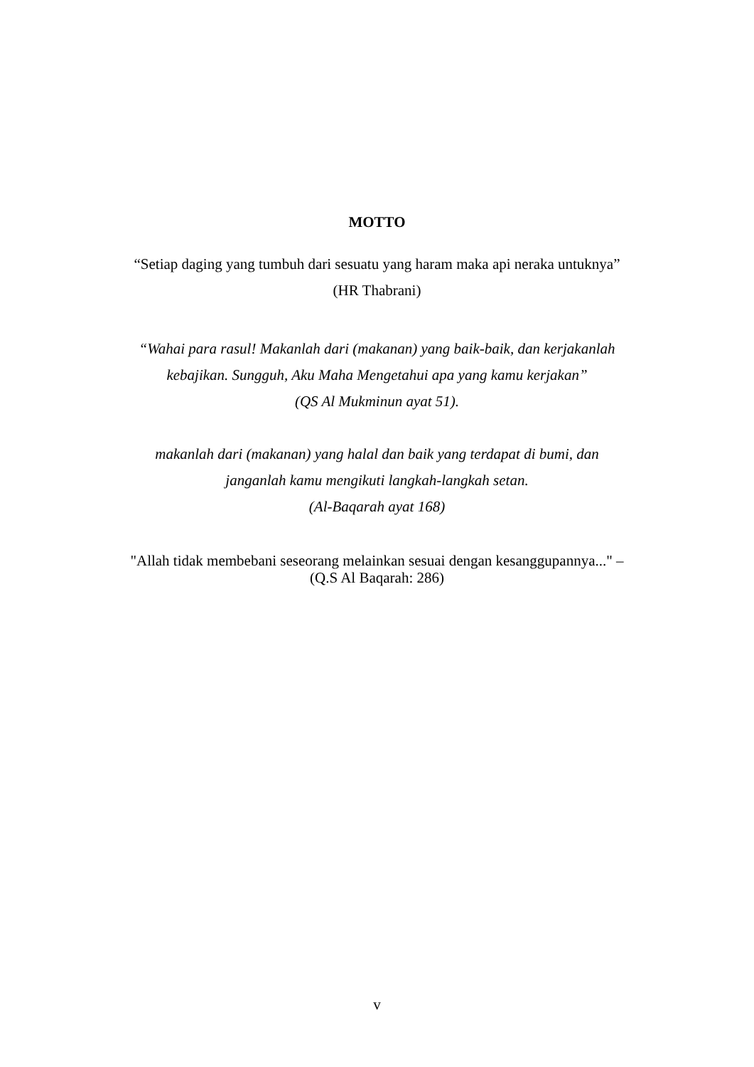MOTTO
“Setiap daging yang tumbuh dari sesuatu yang haram maka api neraka untuknya”
(HR Thabrani)
“Wahai para rasul! Makanlah dari (makanan) yang baik-baik, dan kerjakanlah
kebajikan. Sungguh, Aku Maha Mengetahui apa yang kamu kerjakan”
(QS Al Mukminun ayat 51).
makanlah dari (makanan) yang halal dan baik yang terdapat di bumi, dan
janganlah kamu mengikuti langkah-langkah setan.
(Al-Baqarah ayat 168)
"Allah tidak membebani seseorang melainkan sesuai dengan kesanggupannya..." –
(Q.S Al Baqarah: 286)
v